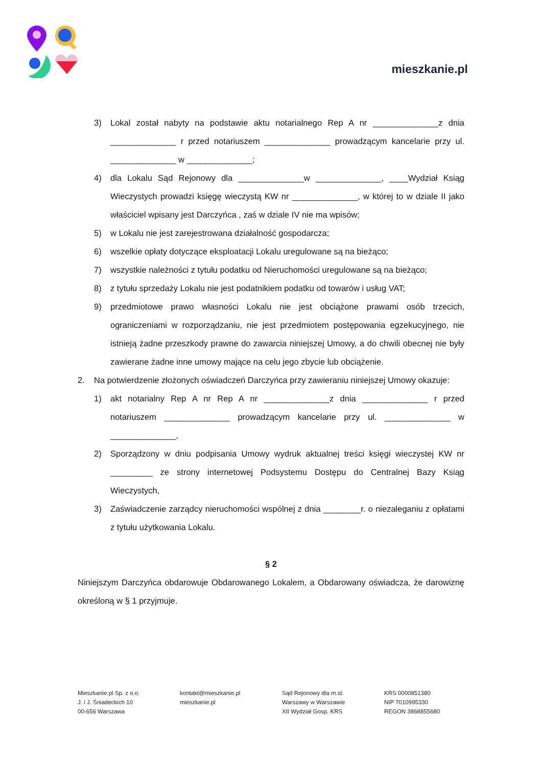mieszkanie.pl
3) Lokal został nabyty na podstawie aktu notarialnego Rep A nr ______________z dnia ______________ r przed notariuszem ______________ prowadzącym kancelarie przy ul. ______________ w ______________;
4) dla Lokalu Sąd Rejonowy dla ______________w ______________, ____Wydział Ksiąg Wieczystych prowadzi księgę wieczystą KW nr ______________, w której to w dziale II jako właściciel wpisany jest Darczyńca , zaś w dziale IV nie ma wpisów;
5) w Lokalu nie jest zarejestrowana działalność gospodarcza;
6) wszelkie opłaty dotyczące eksploatacji Lokalu uregulowane są na bieżąco;
7) wszystkie należności z tytułu podatku od Nieruchomości uregulowane są na bieżąco;
8) z tytułu sprzedaży Lokalu nie jest podatnikiem podatku od towarów i usług VAT;
9) przedmiotowe prawo własności Lokalu nie jest obciążone prawami osób trzecich, ograniczeniami w rozporządzaniu, nie jest przedmiotem postępowania egzekucyjnego, nie istnieją żadne przeszkody prawne do zawarcia niniejszej Umowy, a do chwili obecnej nie były zawierane żadne inne umowy mające na celu jego zbycie lub obciążenie.
2. Na potwierdzenie złożonych oświadczeń Darczyńca przy zawieraniu niniejszej Umowy okazuje:
1) akt notarialny Rep A nr Rep A nr ______________z dnia ______________ r przed notariuszem ______________ prowadzącym kancelarie przy ul. ______________ w ______________,
2) Sporządzony w dniu podpisania Umowy wydruk aktualnej treści księgi wieczystej KW nr _________ ze strony internetowej Podsystemu Dostępu do Centralnej Bazy Ksiąg Wieczystych,
3) Zaświadczenie zarządcy nieruchomości wspólnej z dnia ________r. o niezaleganiu z opłatami z tytułu użytkowania Lokalu.
§ 2
Niniejszym Darczyńca obdarowuje Obdarowanego Lokalem, a Obdarowany oświadcza, że darowiznę określoną w § 1 przyjmuje.
Mieszkanie.pl Sp. z o.o.
J. i J. Śniadeckich 10
00-656 Warszawa
kontakt@mieszkanie.pl
mieszkanie.pl
Sąd Rejonowy dla m.st.
Warszawy w Warszawie
XII Wydział Gosp. KRS
KRS 0000851380
NIP 7010995330
REGON 3868855680